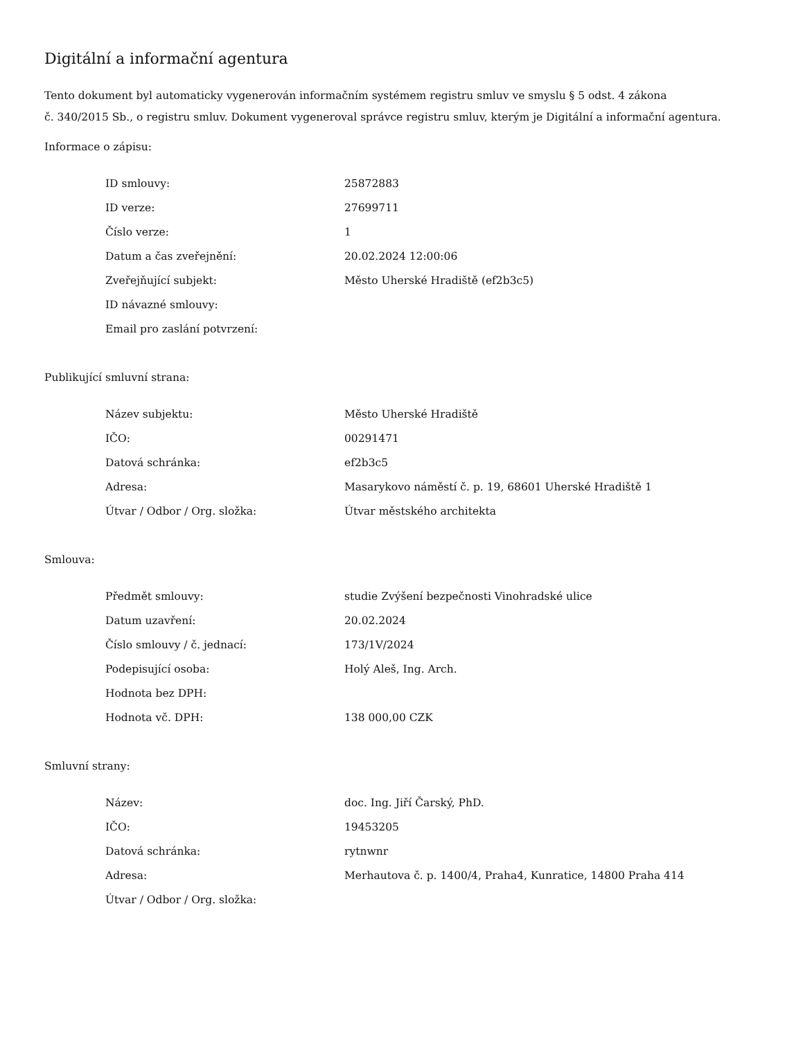Digitální a informační agentura
Tento dokument byl automaticky vygenerován informačním systémem registru smluv ve smyslu § 5 odst. 4 zákona
č. 340/2015 Sb., o registru smluv. Dokument vygeneroval správce registru smluv, kterým je Digitální a informační agentura.
Informace o zápisu:
| ID smlouvy: | 25872883 |
| ID verze: | 27699711 |
| Číslo verze: | 1 |
| Datum a čas zveřejnění: | 20.02.2024 12:00:06 |
| Zveřejňující subjekt: | Město Uherské Hradiště (ef2b3c5) |
| ID návazné smlouvy: | |
| Email pro zaslání potvrzení: | |
Publikující smluvní strana:
| Název subjektu: | Město Uherské Hradiště |
| IČO: | 00291471 |
| Datová schránka: | ef2b3c5 |
| Adresa: | Masarykovo náměstí č. p. 19, 68601 Uherské Hradiště 1 |
| Útvar / Odbor / Org. složka: | Útvar městského architekta |
Smlouva:
| Předmět smlouvy: | studie Zvýšení bezpečnosti Vinohradské ulice |
| Datum uzavření: | 20.02.2024 |
| Číslo smlouvy / č. jednací: | 173/1V/2024 |
| Podepisující osoba: | Holý Aleš, Ing. Arch. |
| Hodnota bez DPH: | |
| Hodnota vč. DPH: | 138 000,00 CZK |
Smluvní strany:
| Název: | doc. Ing. Jiří Čarský, PhD. |
| IČO: | 19453205 |
| Datová schránka: | rytnwnr |
| Adresa: | Merhautova č. p. 1400/4, Praha4, Kunratice, 14800 Praha 414 |
| Útvar / Odbor / Org. složka: | |